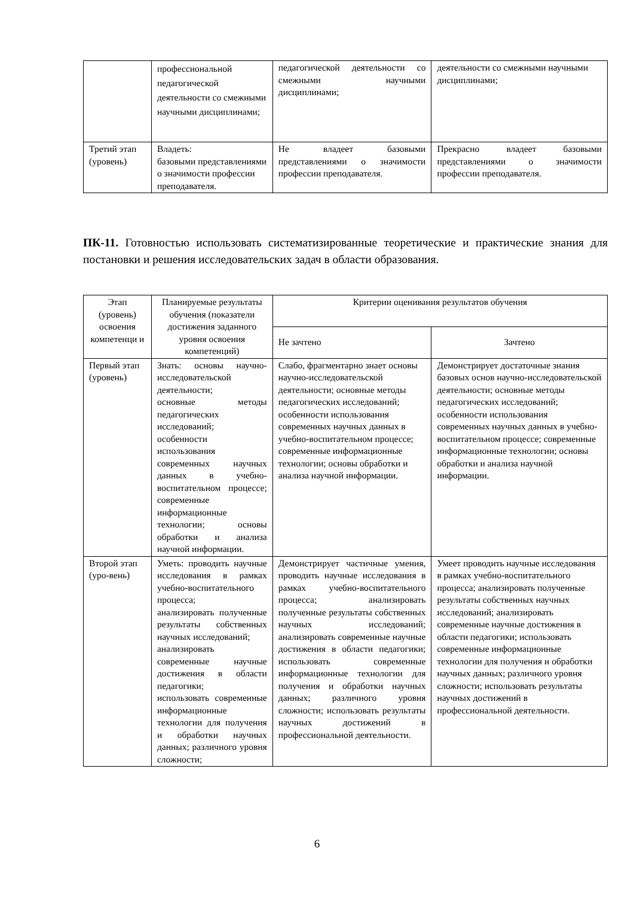| | профессиональной педагогической деятельности со смежными научными дисциплинами; | педагогической деятельности со смежными научными дисциплинами; | деятельности со смежными научными дисциплинами; |
| Третий этап (уровень) | Владеть: базовыми представлениями о значимости профессии преподавателя. | Не владеет базовыми представлениями о значимости профессии преподавателя. | Прекрасно владеет базовыми представлениями о значимости профессии преподавателя. |
ПК-11. Готовностью использовать систематизированные теоретические и практические знания для постановки и решения исследовательских задач в области образования.
| Этап (уровень) освоения компетенци и | Планируемые результаты обучения (показатели достижения заданного уровня освоения компетенций) | Критерии оценивания результатов обучения | |
| --- | --- | --- | --- |
| | | Не зачтено | Зачтено |
| Первый этап (уровень) | Знать: основы научно-исследовательской деятельности; основные методы педагогических исследований; особенности использования современных научных данных в учебно-воспитательном процессе; современные информационные технологии; основы обработки и анализа научной информации. | Слабо, фрагментарно знает основы научно-исследовательской деятельности; основные методы педагогических исследований; особенности использования современных научных данных в учебно-воспитательном процессе; современные информационные технологии; основы обработки и анализа научной информации. | Демонстрирует достаточные знания базовых основ научно-исследовательской деятельности; основные методы педагогических исследований; особенности использования современных научных данных в учебно-воспитательном процессе; современные информационные технологии; основы обработки и анализа научной информации. |
| Второй этап (уро-вень) | Уметь: проводить научные исследования в рамках учебно-воспитательного процесса; анализировать полученные результаты собственных научных исследований; анализировать современные научные достижения в области педагогики; использовать современные информационные технологии для получения и обработки научных данных; различного уровня сложности; | Демонстрирует частичные умения, проводить научные исследования в рамках учебно-воспитательного процесса; анализировать полученные результаты собственных научных исследований; анализировать современные научные достижения в области педагогики; использовать современные информационные технологии для получения и обработки научных данных; различного уровня сложности; использовать результаты научных достижений в профессиональной деятельности. | Умеет проводить научные исследования в рамках учебно-воспитательного процесса; анализировать полученные результаты собственных научных исследований; анализировать современные научные достижения в области педагогики; использовать современные информационные технологии для получения и обработки научных данных; различного уровня сложности; использовать результаты научных достижений в профессиональной деятельности. |
6